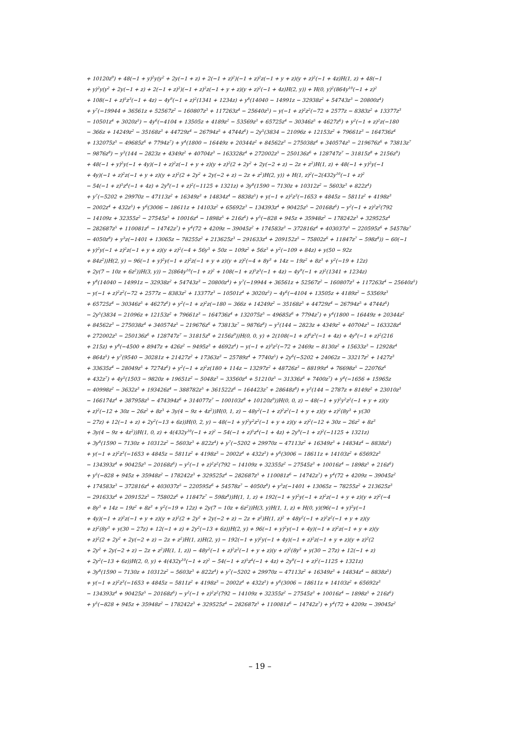+ 10120z<sup>9</sup>) + 48(−1 + y)<sup>2</sup>y(y<sup>2</sup> + 2y(−1 + z) + 2(−1 + z)<sup>2</sup>)(−1 + z)<sup>2</sup>z(−1 + y + z)(y + z)<sup>2</sup>(−1 + 4z)H(1, z) + 48(−1
+ y)<sup>2</sup>y(y<sup>2</sup> + 2y(−1 + z) + 2(−1 + z)<sup>2</sup>)(−1 + z)<sup>2</sup>z(−1 + y + z)(y + z)<sup>2</sup>(−1 + 4z)H(2, y)) + H(0, y)<sup>2</sup>(864y<sup>10</sup>(−1 + z)<sup>2</sup>
+ 108(−1 + z)<sup>5</sup>z<sup>3</sup>(−1 + 4z) − 4y<sup>9</sup>(−1 + z)<sup>2</sup>(1341 + 1234z) + y<sup>8</sup>(14040 − 14991z − 32938z<sup>2</sup> + 54743z<sup>3</sup> − 20800z<sup>4</sup>)
+ y<sup>7</sup>(−19944 + 36561z + 52567z<sup>2</sup> − 160807z<sup>3</sup> + 117263z<sup>4</sup> − 25640z<sup>5</sup>) − y(−1 + z)<sup>2</sup>z<sup>2</sup>(−72 + 2577z − 8383z<sup>2</sup> + 13377z<sup>3</sup>
− 10501z<sup>4</sup> + 3020z<sup>5</sup>) − 4y<sup>6</sup>(−4104 + 13505z + 4189z<sup>2</sup> − 53569z<sup>3</sup> + 65725z<sup>4</sup> − 30346z<sup>5</sup> + 4627z<sup>6</sup>) + y<sup>2</sup>(−1 + z)<sup>2</sup>z(−180
− 366z + 14249z<sup>2</sup> − 35168z<sup>3</sup> + 44729z<sup>4</sup> − 26794z<sup>5</sup> + 4744z<sup>6</sup>) − 2y<sup>5</sup>(3834 − 21096z + 12153z<sup>2</sup> + 79661z<sup>3</sup> − 164736z<sup>4</sup>
+ 132075z<sup>5</sup> − 49685z<sup>6</sup> + 7794z<sup>7</sup>) + y<sup>4</sup>(1800 − 16449z + 20344z<sup>2</sup> + 84562z<sup>3</sup> − 275038z<sup>4</sup> + 340574z<sup>5</sup> − 219676z<sup>6</sup> + 73813z<sup>7</sup>
− 9876z<sup>8</sup>) − y<sup>3</sup>(144 − 2823z + 4349z<sup>2</sup> + 40704z<sup>3</sup> − 163328z<sup>4</sup> + 272002z<sup>5</sup> − 250136z<sup>6</sup> + 128747z<sup>7</sup> − 31815z<sup>8</sup> + 2156z<sup>9</sup>)
+ 48(−1 + y)<sup>2</sup>y(−1 + 4y)(−1 + z)<sup>2</sup>z(−1 + y + z)(y + z)<sup>2</sup>(2 + 2y<sup>2</sup> + 2y(−2 + z) − 2z + z<sup>2</sup>)H(1, z) + 48(−1 + y)<sup>2</sup>y(−1
+ 4y)(−1 + z)<sup>2</sup>z(−1 + y + z)(y + z)<sup>2</sup>(2 + 2y<sup>2</sup> + 2y(−2 + z) − 2z + z<sup>2</sup>)H(2, y)) + H(1, z)<sup>2</sup>(−2(432y<sup>10</sup>(−1 + z)<sup>2</sup>
− 54(−1 + z)<sup>5</sup>z<sup>4</sup>(−1 + 4z) + 2y<sup>9</sup>(−1 + z)<sup>2</sup>(−1125 + 1321z) + 3y<sup>8</sup>(1590 − 7130z + 10312z<sup>2</sup> − 5603z<sup>3</sup> + 822z<sup>4</sup>)
+ y<sup>7</sup>(−5202 + 29970z − 47113z<sup>2</sup> + 16349z<sup>3</sup> + 14834z<sup>4</sup> − 8838z<sup>5</sup>) + y(−1 + z)<sup>2</sup>z<sup>3</sup>(−1653 + 4845z − 5811z<sup>2</sup> + 4198z<sup>3</sup>
− 2002z<sup>4</sup> + 432z<sup>5</sup>) + y<sup>6</sup>(3006 − 18611z + 14103z<sup>2</sup> + 65692z<sup>3</sup> − 134393z<sup>4</sup> + 90425z<sup>5</sup> − 20168z<sup>6</sup>) − y<sup>2</sup>(−1 + z)<sup>2</sup>z<sup>2</sup>(792
− 14109z + 32355z<sup>2</sup> − 27545z<sup>3</sup> + 10016z<sup>4</sup> − 1898z<sup>5</sup> + 216z<sup>6</sup>) + y<sup>5</sup>(−828 + 945z + 35948z<sup>2</sup> − 178242z<sup>3</sup> + 329525z<sup>4</sup>
− 282687z<sup>5</sup> + 110081z<sup>6</sup> − 14742z<sup>7</sup>) + y<sup>4</sup>(72 + 4209z − 39045z<sup>2</sup> + 174583z<sup>3</sup> − 372816z<sup>4</sup> + 403037z<sup>5</sup> − 220595z<sup>6</sup> + 54578z<sup>7</sup>
− 4050z<sup>8</sup>) + y<sup>3</sup>z(−1401 + 13065z − 78255z<sup>2</sup> + 213625z<sup>3</sup> − 291633z<sup>4</sup> + 209152z<sup>5</sup> − 75802z<sup>6</sup> + 11847z<sup>7</sup> − 598z<sup>8</sup>)) − 60(−1
+ y)<sup>2</sup>y(−1 + z)<sup>2</sup>z(−1 + y + z)(y + z)<sup>2</sup>(−4 + 56y<sup>3</sup> + 50z − 109z<sup>2</sup> + 56z<sup>3</sup> + y<sup>2</sup>(−109 + 84z) + y(50 − 92z
+ 84z<sup>2</sup>))H(2, y) − 96(−1 + y)<sup>2</sup>y(−1 + z)<sup>2</sup>z(−1 + y + z)(y + z)<sup>2</sup>(−4 + 8y<sup>3</sup> + 14z − 19z<sup>2</sup> + 8z<sup>3</sup> + y<sup>2</sup>(−19 + 12z)
+ 2y(7 − 10z + 6z<sup>2</sup>))H(3, y)) − 2(864y<sup>10</sup>(−1 + z)<sup>2</sup> + 108(−1 + z)<sup>5</sup>z<sup>3</sup>(−1 + 4z) − 4y<sup>9</sup>(−1 + z)<sup>2</sup>(1341 + 1234z)
+ y<sup>8</sup>(14040 − 14991z − 32938z<sup>2</sup> + 54743z<sup>3</sup> − 20800z<sup>4</sup>) + y<sup>7</sup>(−19944 + 36561z + 52567z<sup>2</sup> − 160807z<sup>3</sup> + 117263z<sup>4</sup> − 25640z<sup>5</sup>)
− y(−1 + z)<sup>2</sup>z<sup>2</sup>(−72 + 2577z − 8383z<sup>2</sup> + 13377z<sup>3</sup> − 10501z<sup>4</sup> + 3020z<sup>5</sup>) − 4y<sup>6</sup>(−4104 + 13505z + 4189z<sup>2</sup> − 53569z<sup>3</sup>
+ 65725z<sup>4</sup> − 30346z<sup>5</sup> + 4627z<sup>6</sup>) + y<sup>2</sup>(−1 + z)<sup>2</sup>z(−180 − 366z + 14249z<sup>2</sup> − 35168z<sup>3</sup> + 44729z<sup>4</sup> − 26794z<sup>5</sup> + 4744z<sup>6</sup>)
− 2y<sup>5</sup>(3834 − 21096z + 12153z<sup>2</sup> + 79661z<sup>3</sup> − 164736z<sup>4</sup> + 132075z<sup>5</sup> − 49685z<sup>6</sup> + 7794z<sup>7</sup>) + y<sup>4</sup>(1800 − 16449z + 20344z<sup>2</sup>
+ 84562z<sup>3</sup> − 275038z<sup>4</sup> + 340574z<sup>5</sup> − 219676z<sup>6</sup> + 73813z<sup>7</sup> − 9876z<sup>8</sup>) − y<sup>3</sup>(144 − 2823z + 4349z<sup>2</sup> + 40704z<sup>3</sup> − 163328z<sup>4</sup>
+ 272002z<sup>5</sup> − 250136z<sup>6</sup> + 128747z<sup>7</sup> − 31815z<sup>8</sup> + 2156z<sup>9</sup>))H(0, 0, y) + 2(108(−1 + z)<sup>6</sup>z<sup>3</sup>(−1 + 4z) + 4y<sup>9</sup>(−1 + z)<sup>2</sup>(216
+ 215z) + y<sup>8</sup>(−4500 + 8947z + 426z<sup>2</sup> − 9495z<sup>3</sup> + 4692z<sup>4</sup>) − y(−1 + z)<sup>3</sup>z<sup>2</sup>(−72 + 2469z − 8130z<sup>2</sup> + 15633z<sup>3</sup> − 12928z<sup>4</sup>
+ 864z<sup>5</sup>) + y<sup>7</sup>(9540 − 30281z + 21427z<sup>2</sup> + 17363z<sup>3</sup> − 25789z<sup>4</sup> + 7740z<sup>5</sup>) + 2y<sup>6</sup>(−5202 + 24062z − 33217z<sup>2</sup> + 1427z<sup>3</sup>
+ 33635z<sup>4</sup> − 28049z<sup>5</sup> + 7274z<sup>6</sup>) + y<sup>2</sup>(−1 + z)<sup>2</sup>z(180 + 114z − 13297z<sup>2</sup> + 48726z<sup>3</sup> − 88199z<sup>4</sup> + 76698z<sup>5</sup> − 22076z<sup>6</sup>
+ 432z<sup>7</sup>) + 4y<sup>5</sup>(1503 − 9820z + 19651z<sup>2</sup> − 5048z<sup>3</sup> − 33560z<sup>4</sup> + 51210z<sup>5</sup> − 31336z<sup>6</sup> + 7400z<sup>7</sup>) + y<sup>4</sup>(−1656 + 15965z
− 40998z<sup>2</sup> − 3632z<sup>3</sup> + 193426z<sup>4</sup> − 388782z<sup>5</sup> + 361522z<sup>6</sup> − 164423z<sup>7</sup> + 28648z<sup>8</sup>) + y<sup>3</sup>(144 − 2787z + 8149z<sup>2</sup> + 23010z<sup>3</sup>
− 166174z<sup>4</sup> + 387958z<sup>5</sup> − 474394z<sup>6</sup> + 314077z<sup>7</sup> − 100103z<sup>8</sup> + 10120z<sup>9</sup>))H(0, 0, z) − 48(−1 + y)<sup>2</sup>y<sup>2</sup>z<sup>2</sup>(−1 + y + z)(y
+ z)<sup>2</sup>(−12 + 30z − 26z<sup>2</sup> + 8z<sup>3</sup> + 3y(4 − 9z + 4z<sup>2</sup>))H(0, 1, z) − 48y<sup>2</sup>(−1 + z)<sup>2</sup>z<sup>2</sup>(−1 + y + z)(y + z)<sup>2</sup>(8y<sup>3</sup> + y(30
− 27z) + 12(−1 + z) + 2y<sup>2</sup>(−13 + 6z))H(0, 2, y) − 48(−1 + y)<sup>2</sup>y<sup>2</sup>z<sup>2</sup>(−1 + y + z)(y + z)<sup>2</sup>(−12 + 30z − 26z<sup>2</sup> + 8z<sup>3</sup>
+ 3y(4 − 9z + 4z<sup>2</sup>))H(1, 0, z) + 4(432y<sup>10</sup>(−1 + z)<sup>2</sup> − 54(−1 + z)<sup>5</sup>z<sup>4</sup>(−1 + 4z) + 2y<sup>9</sup>(−1 + z)<sup>2</sup>(−1125 + 1321z)
+ 3y<sup>8</sup>(1590 − 7130z + 10312z<sup>2</sup> − 5603z<sup>3</sup> + 822z<sup>4</sup>) + y<sup>7</sup>(−5202 + 29970z − 47113z<sup>2</sup> + 16349z<sup>3</sup> + 14834z<sup>4</sup> − 8838z<sup>5</sup>)
+ y(−1 + z)<sup>2</sup>z<sup>3</sup>(−1653 + 4845z − 5811z<sup>2</sup> + 4198z<sup>3</sup> − 2002z<sup>4</sup> + 432z<sup>5</sup>) + y<sup>6</sup>(3006 − 18611z + 14103z<sup>2</sup> + 65692z<sup>3</sup>
− 134393z<sup>4</sup> + 90425z<sup>5</sup> − 20168z<sup>6</sup>) − y<sup>2</sup>(−1 + z)<sup>2</sup>z<sup>2</sup>(792 − 14109z + 32355z<sup>2</sup> − 27545z<sup>3</sup> + 10016z<sup>4</sup> − 1898z<sup>5</sup> + 216z<sup>6</sup>)
+ y<sup>5</sup>(−828 + 945z + 35948z<sup>2</sup> − 178242z<sup>3</sup> + 329525z<sup>4</sup> − 282687z<sup>5</sup> + 110081z<sup>6</sup> − 14742z<sup>7</sup>) + y<sup>4</sup>(72 + 4209z − 39045z<sup>2</sup>
+ 174583z<sup>3</sup> − 372816z<sup>4</sup> + 403037z<sup>5</sup> − 220595z<sup>6</sup> + 54578z<sup>7</sup> − 4050z<sup>8</sup>) + y<sup>3</sup>z(−1401 + 13065z − 78255z<sup>2</sup> + 213625z<sup>3</sup>
− 291633z<sup>4</sup> + 209152z<sup>5</sup> − 75802z<sup>6</sup> + 11847z<sup>7</sup> − 598z<sup>8</sup>))H(1, 1, z) + 192(−1 + y)<sup>2</sup>y(−1 + z)<sup>2</sup>z(−1 + y + z)(y + z)<sup>2</sup>(−4
+ 8y<sup>3</sup> + 14z − 19z<sup>2</sup> + 8z<sup>3</sup> + y<sup>2</sup>(−19 + 12z) + 2y(7 − 10z + 6z<sup>2</sup>))H(3, y)H(1, 1, z) + H(0, y)(96(−1 + y)<sup>2</sup>y(−1
+ 4y)(−1 + z)<sup>2</sup>z(−1 + y + z)(y + z)<sup>2</sup>(2 + 2y<sup>2</sup> + 2y(−2 + z) − 2z + z<sup>2</sup>)H(1, z)<sup>2</sup> + 48y<sup>2</sup>(−1 + z)<sup>2</sup>z<sup>2</sup>(−1 + y + z)(y
+ z)<sup>2</sup>(8y<sup>3</sup> + y(30 − 27z) + 12(−1 + z) + 2y<sup>2</sup>(−13 + 6z))H(2, y) + 96(−1 + y)<sup>2</sup>y(−1 + 4y)(−1 + z)<sup>2</sup>z(−1 + y + z)(y
+ z)<sup>2</sup>(2 + 2y<sup>2</sup> + 2y(−2 + z) − 2z + z<sup>2</sup>)H(1, z)H(2, y) − 192(−1 + y)<sup>2</sup>y(−1 + 4y)(−1 + z)<sup>2</sup>z(−1 + y + z)(y + z)<sup>2</sup>(2
+ 2y<sup>2</sup> + 2y(−2 + z) − 2z + z<sup>2</sup>)H(1, 1, z)) − 48y<sup>2</sup>(−1 + z)<sup>2</sup>z<sup>2</sup>(−1 + y + z)(y + z)<sup>2</sup>(8y<sup>3</sup> + y(30 − 27z) + 12(−1 + z)
+ 2y<sup>2</sup>(−13 + 6z))H(2, 0, y) + 4(432y<sup>10</sup>(−1 + z)<sup>2</sup> − 54(−1 + z)<sup>5</sup>z<sup>4</sup>(−1 + 4z) + 2y<sup>9</sup>(−1 + z)<sup>2</sup>(−1125 + 1321z)
+ 3y<sup>8</sup>(1590 − 7130z + 10312z<sup>2</sup> − 5603z<sup>3</sup> + 822z<sup>4</sup>) + y<sup>7</sup>(−5202 + 29970z − 47113z<sup>2</sup> + 16349z<sup>3</sup> + 14834z<sup>4</sup> − 8838z<sup>5</sup>)
+ y(−1 + z)<sup>2</sup>z<sup>3</sup>(−1653 + 4845z − 5811z<sup>2</sup> + 4198z<sup>3</sup> − 2002z<sup>4</sup> + 432z<sup>5</sup>) + y<sup>6</sup>(3006 − 18611z + 14103z<sup>2</sup> + 65692z<sup>3</sup>
− 134393z<sup>4</sup> + 90425z<sup>5</sup> − 20168z<sup>6</sup>) − y<sup>2</sup>(−1 + z)<sup>2</sup>z<sup>2</sup>(792 − 14109z + 32355z<sup>2</sup> − 27545z<sup>3</sup> + 10016z<sup>4</sup> − 1898z<sup>5</sup> + 216z<sup>6</sup>)
+ y<sup>5</sup>(−828 + 945z + 35948z<sup>2</sup> − 178242z<sup>3</sup> + 329525z<sup>4</sup> − 282687z<sup>5</sup> + 110081z<sup>6</sup> − 14742z<sup>7</sup>) + y<sup>4</sup>(72 + 4209z − 39045z<sup>2</sup>
– 19 –